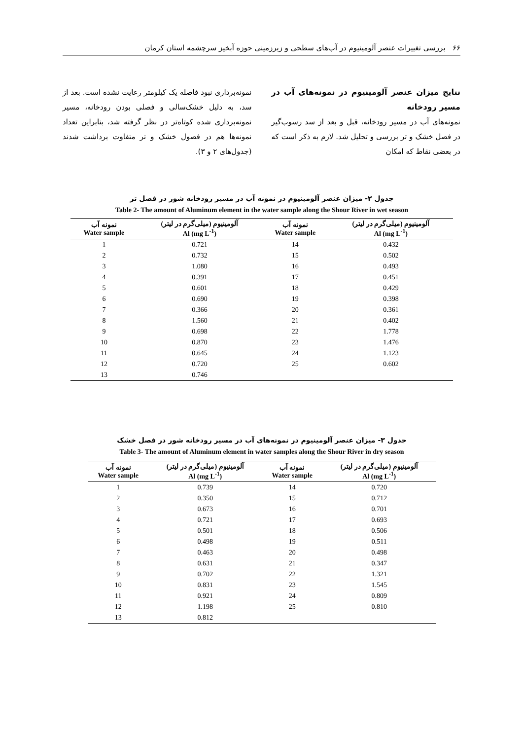۶۶ بررسی تغییرات عنصر آلومینیوم در آب‌های سطحی و زیرزمینی حوزه آبخیز سرچشمه استان کرمان
نتایج میزان عنصر آلومینیوم در نمونه‌های آب در مسیر رودخانه
نمونه‌های آب در مسیر رودخانه، قبل و بعد از سد رسوب‌گیر در فصل خشک و تر بررسی و تحلیل شد. لازم به ذکر است که در بعضی نقاط که امکان
نمونه‌برداری نبود فاصله یک کیلومتر رعایت نشده است. بعد از سد، به دلیل خشک‌سالی و فصلی بودن رودخانه، مسیر نمونه‌برداری شده کوتاه‌تر در نظر گرفته شد، بنابراین تعداد نمونه‌ها هم در فصول خشک و تر متفاوت برداشت شدند (جدول‌های ۲ و ۳).
جدول ۲- میزان عنصر آلومینیوم در نمونه آب در مسیر رودخانه شور در فصل تر
Table 2- The amount of Aluminum element in the water sample along the Shour River in wet season
| نمونه آب Water sample | آلومینیوم (میلی‌گرم در لیتر) Al (mg L<sup>-1</sup>) | نمونه آب Water sample | آلومینیوم (میلی‌گرم در لیتر) Al (mg L<sup>-1</sup>) |
| --- | --- | --- | --- |
| 1 | 0.721 | 14 | 0.432 |
| 2 | 0.732 | 15 | 0.502 |
| 3 | 1.080 | 16 | 0.493 |
| 4 | 0.391 | 17 | 0.451 |
| 5 | 0.601 | 18 | 0.429 |
| 6 | 0.690 | 19 | 0.398 |
| 7 | 0.366 | 20 | 0.361 |
| 8 | 1.560 | 21 | 0.402 |
| 9 | 0.698 | 22 | 1.778 |
| 10 | 0.870 | 23 | 1.476 |
| 11 | 0.645 | 24 | 1.123 |
| 12 | 0.720 | 25 | 0.602 |
| 13 | 0.746 | | |
جدول ۳- میزان عنصر آلومینیوم در نمونه‌های آب در مسیر رودخانه شور در فصل خشک
Table 3- The amount of Aluminum element in water samples along the Shour River in dry season
| نمونه آب Water sample | آلومینیوم (میلی‌گرم در لیتر) Al (mg L<sup>-1</sup>) | نمونه آب Water sample | آلومینیوم (میلی‌گرم در لیتر) Al (mg L<sup>-1</sup>) |
| --- | --- | --- | --- |
| 1 | 0.739 | 14 | 0.720 |
| 2 | 0.350 | 15 | 0.712 |
| 3 | 0.673 | 16 | 0.701 |
| 4 | 0.721 | 17 | 0.693 |
| 5 | 0.501 | 18 | 0.506 |
| 6 | 0.498 | 19 | 0.511 |
| 7 | 0.463 | 20 | 0.498 |
| 8 | 0.631 | 21 | 0.347 |
| 9 | 0.702 | 22 | 1.321 |
| 10 | 0.831 | 23 | 1.545 |
| 11 | 0.921 | 24 | 0.809 |
| 12 | 1.198 | 25 | 0.810 |
| 13 | 0.812 | | |